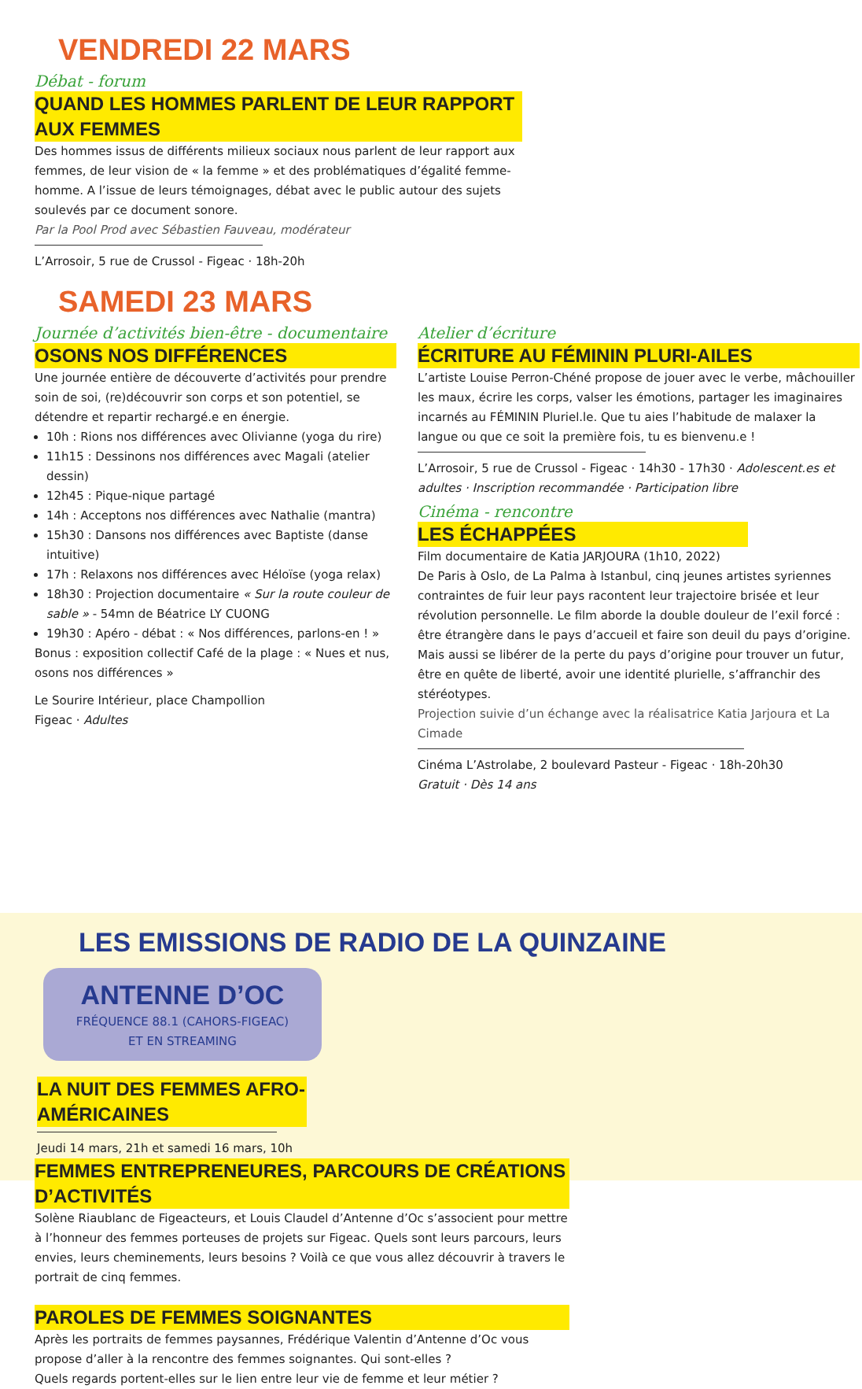VENDREDI 22 MARS
Débat - forum
QUAND LES HOMMES PARLENT DE LEUR RAPPORT AUX FEMMES
Des hommes issus de différents milieux sociaux nous parlent de leur rapport aux femmes, de leur vision de « la femme » et des problématiques d’égalité femme-homme. A l’issue de leurs témoignages, débat avec le public autour des sujets soulevés par ce document sonore.
Par la Pool Prod avec Sébastien Fauveau, modérateur
L’Arrosoir, 5 rue de Crussol - Figeac · 18h-20h
SAMEDI 23 MARS
Journée d’activités bien-être - documentaire
OSONS NOS DIFFÉRENCES
Une journée entière de découverte d’activités pour prendre soin de soi, (re)découvrir son corps et son potentiel, se détendre et repartir rechargé.e en énergie.
10h : Rions nos différences avec Olivianne (yoga du rire)
11h15 : Dessinons nos différences avec Magali (atelier dessin)
12h45 : Pique-nique partagé
14h : Acceptons nos différences avec Nathalie (mantra)
15h30 : Dansons nos différences avec Baptiste (danse intuitive)
17h : Relaxons nos différences avec Héloïse (yoga relax)
18h30 : Projection documentaire « Sur la route couleur de sable » - 54mn de Béatrice LY CUONG
19h30 : Apéro - débat : « Nos différences, parlons-en ! »
Bonus : exposition collectif Café de la plage : « Nues et nus, osons nos différences »
Le Sourire Intérieur, place Champollion
Figeac · Adultes
Atelier d’écriture
ÉCRITURE AU FÉMININ PLURI-AILES
L’artiste Louise Perron-Chéné propose de jouer avec le verbe, mâchouiller les maux, écrire les corps, valser les émotions, partager les imaginaires incarnés au FÉMININ Pluriel.le. Que tu aies l’habitude de malaxer la langue ou que ce soit la première fois, tu es bienvenu.e !
L’Arrosoir, 5 rue de Crussol - Figeac · 14h30 - 17h30 · Adolescent.es et adultes · Inscription recommandée · Participation libre
Cinéma - rencontre
LES ÉCHAPPÉES
Film documentaire de Katia JARJOURA (1h10, 2022)
De Paris à Oslo, de La Palma à Istanbul, cinq jeunes artistes syriennes contraintes de fuir leur pays racontent leur trajectoire brisée et leur révolution personnelle. Le film aborde la double douleur de l’exil forcé : être étrangère dans le pays d’accueil et faire son deuil du pays d’origine. Mais aussi se libérer de la perte du pays d’origine pour trouver un futur, être en quête de liberté, avoir une identité plurielle, s’affranchir des stéréotypes.
Projection suivie d’un échange avec la réalisatrice Katia Jarjoura et La Cimade
Cinéma L’Astrolabe, 2 boulevard Pasteur - Figeac · 18h-20h30
Gratuit · Dès 14 ans
LES EMISSIONS DE RADIO DE LA QUINZAINE
ANTENNE D’OC
FRÉQUENCE 88.1 (CAHORS-FIGEAC)
ET EN STREAMING
LA NUIT DES FEMMES AFRO-AMÉRICAINES
Jeudi 14 mars, 21h et samedi 16 mars, 10h
FEMMES ENTREPRENEURES, PARCOURS DE CRÉATIONS D’ACTIVITÉS
Solène Riaublanc de Figeacteurs, et Louis Claudel d’Antenne d’Oc s’associent pour mettre à l’honneur des femmes porteuses de projets sur Figeac. Quels sont leurs parcours, leurs envies, leurs cheminements, leurs besoins ? Voilà ce que vous allez découvrir à travers le portrait de cinq femmes.
PAROLES DE FEMMES SOIGNANTES
Après les portraits de femmes paysannes, Frédérique Valentin d’Antenne d’Oc vous propose d’aller à la rencontre des femmes soignantes. Qui sont-elles ?
Quels regards portent-elles sur le lien entre leur vie de femme et leur métier ?